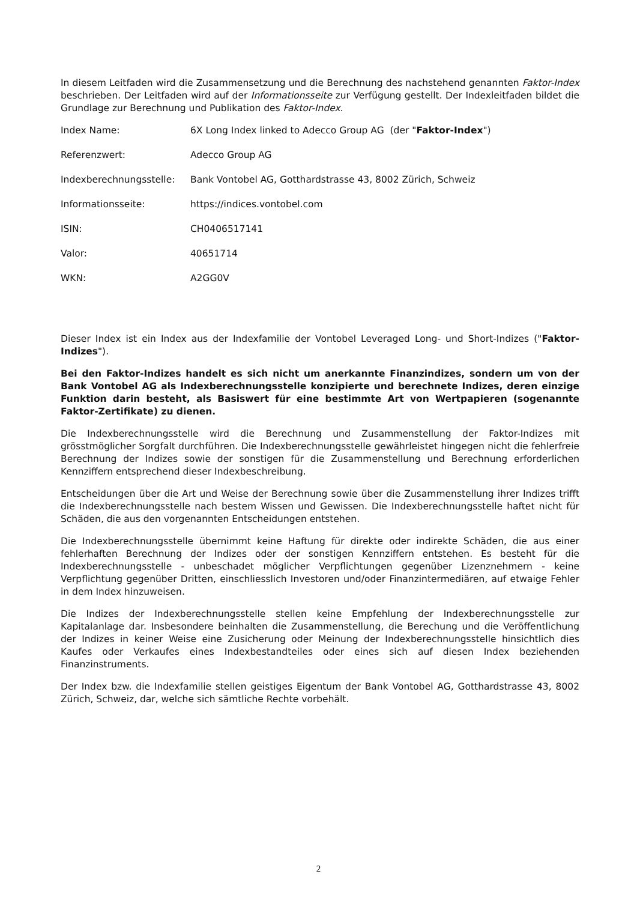In diesem Leitfaden wird die Zusammensetzung und die Berechnung des nachstehend genannten Faktor-Index beschrieben. Der Leitfaden wird auf der Informationsseite zur Verfügung gestellt. Der Indexleitfaden bildet die Grundlage zur Berechnung und Publikation des Faktor-Index.
| Index Name: | 6X Long Index linked to Adecco Group AG (der " Faktor-Index ") |
| Referenzwert: | Adecco Group AG |
| Indexberechnungsstelle: | Bank Vontobel AG, Gotthardstrasse 43, 8002 Zürich, Schweiz |
| Informationsseite: | https://indices.vontobel.com |
| ISIN: | CH0406517141 |
| Valor: | 40651714 |
| WKN: | A2GG0V |
Dieser Index ist ein Index aus der Indexfamilie der Vontobel Leveraged Long- und Short-Indizes ("Faktor-Indizes").
Bei den Faktor-Indizes handelt es sich nicht um anerkannte Finanzindizes, sondern um von der Bank Vontobel AG als Indexberechnungsstelle konzipierte und berechnete Indizes, deren einzige Funktion darin besteht, als Basiswert für eine bestimmte Art von Wertpapieren (sogenannte Faktor-Zertifikate) zu dienen.
Die Indexberechnungsstelle wird die Berechnung und Zusammenstellung der Faktor-Indizes mit grösstmöglicher Sorgfalt durchführen. Die Indexberechnungsstelle gewährleistet hingegen nicht die fehlerfreie Berechnung der Indizes sowie der sonstigen für die Zusammenstellung und Berechnung erforderlichen Kennziffern entsprechend dieser Indexbeschreibung.
Entscheidungen über die Art und Weise der Berechnung sowie über die Zusammenstellung ihrer Indizes trifft die Indexberechnungsstelle nach bestem Wissen und Gewissen. Die Indexberechnungsstelle haftet nicht für Schäden, die aus den vorgenannten Entscheidungen entstehen.
Die Indexberechnungsstelle übernimmt keine Haftung für direkte oder indirekte Schäden, die aus einer fehlerhaften Berechnung der Indizes oder der sonstigen Kennziffern entstehen. Es besteht für die Indexberechnungsstelle - unbeschadet möglicher Verpflichtungen gegenüber Lizenznehmern - keine Verpflichtung gegenüber Dritten, einschliesslich Investoren und/oder Finanzintermediären, auf etwaige Fehler in dem Index hinzuweisen.
Die Indizes der Indexberechnungsstelle stellen keine Empfehlung der Indexberechnungsstelle zur Kapitalanlage dar. Insbesondere beinhalten die Zusammenstellung, die Berechung und die Veröffentlichung der Indizes in keiner Weise eine Zusicherung oder Meinung der Indexberechnungsstelle hinsichtlich dies Kaufes oder Verkaufes eines Indexbestandteiles oder eines sich auf diesen Index beziehenden Finanzinstruments.
Der Index bzw. die Indexfamilie stellen geistiges Eigentum der Bank Vontobel AG, Gotthardstrasse 43, 8002 Zürich, Schweiz, dar, welche sich sämtliche Rechte vorbehält.
2